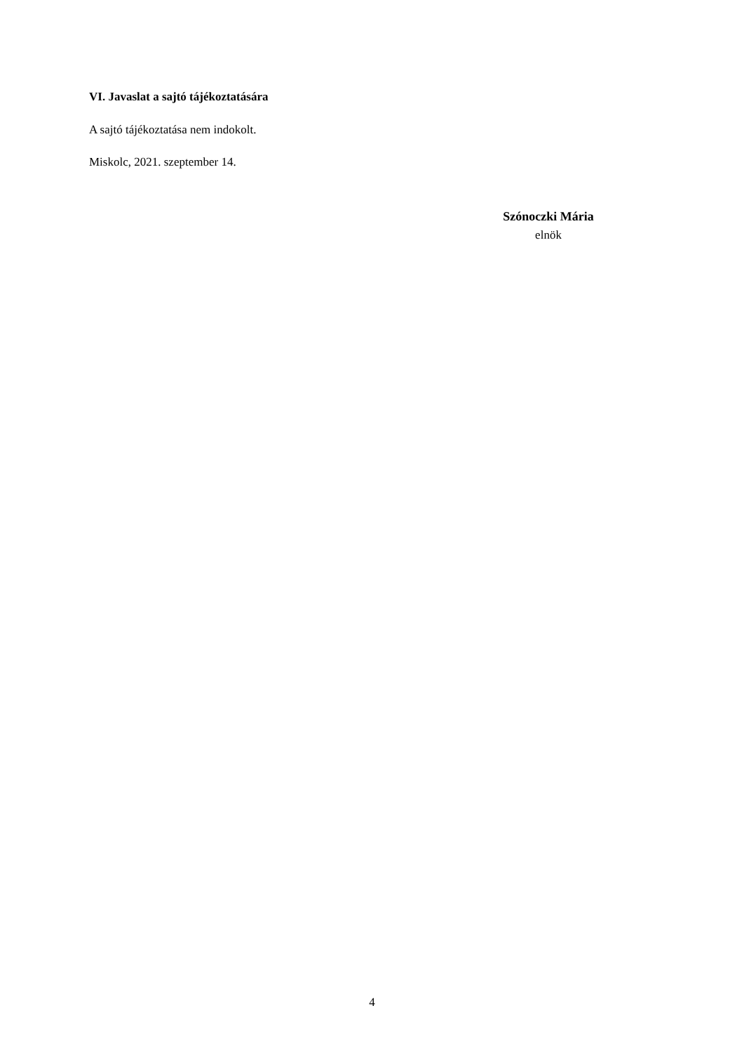VI. Javaslat a sajtó tájékoztatására
A sajtó tájékoztatása nem indokolt.
Miskolc, 2021. szeptember 14.
Szónoczki Mária
elnök
4